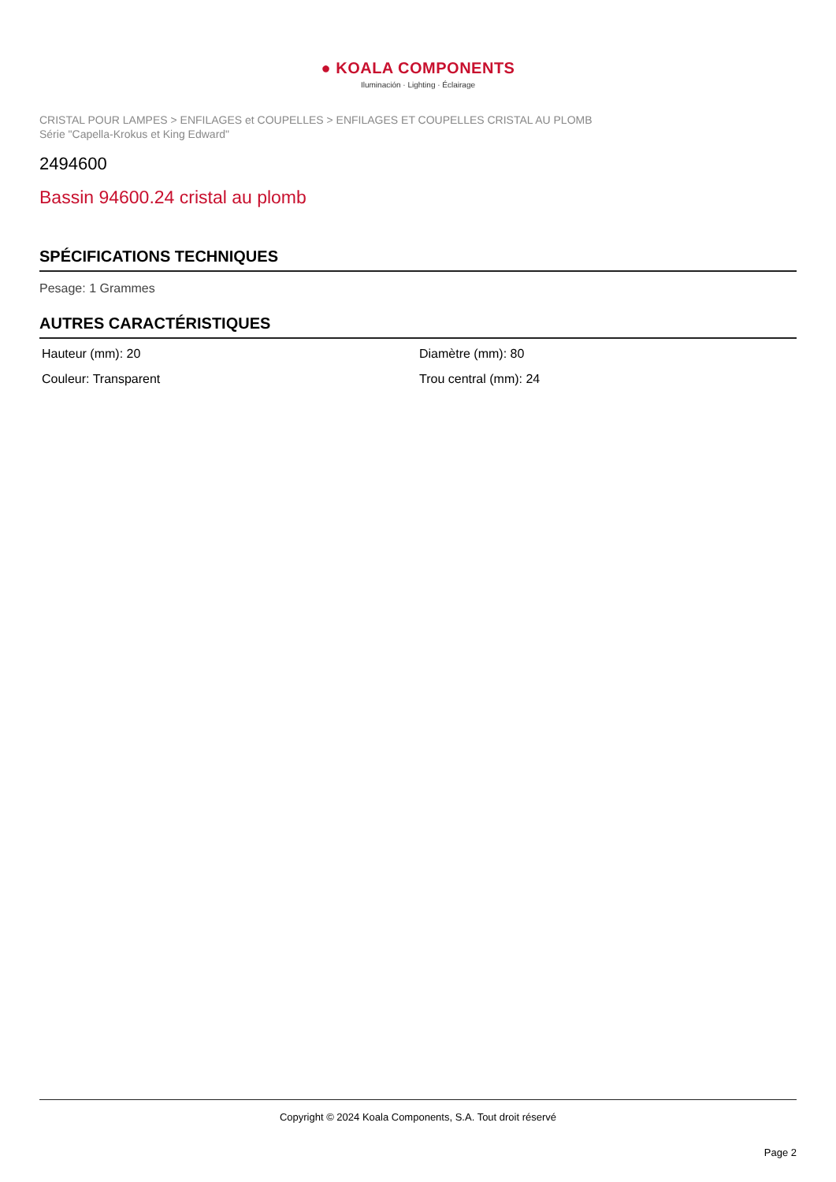● KOALA COMPONENTS
Iluminación · Lighting · Éclairage
CRISTAL POUR LAMPES > ENFILAGES et COUPELLES > ENFILAGES ET COUPELLES CRISTAL AU PLOMB
Série "Capella-Krokus et King Edward"
2494600
Bassin 94600.24 cristal au plomb
SPÉCIFICATIONS TECHNIQUES
Pesage: 1 Grammes
AUTRES CARACTÉRISTIQUES
Hauteur (mm): 20
Diamètre (mm): 80
Couleur: Transparent
Trou central (mm): 24
Copyright © 2024 Koala Components, S.A. Tout droit réservé
Page 2